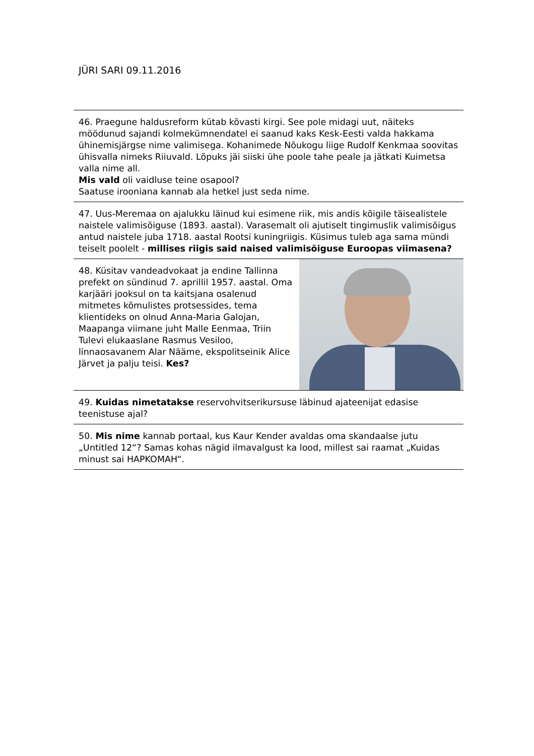JÜRI SARI 09.11.2016
46. Praegune haldusreform kütab kõvasti kirgi. See pole midagi uut, näiteks möödunud sajandi kolmekümnendatel ei saanud kaks Kesk-Eesti valda hakkama ühinemisjärgse nime valimisega. Kohanimede Nõukogu liige Rudolf Kenkmaa soovitas ühisvalla nimeks Riiuvald. Lõpuks jäi siiski ühe poole tahe peale ja jätkati Kuimetsa valla nime all.
Mis vald oli vaidluse teine osapool?
Saatuse irooniana kannab ala hetkel just seda nime.
47. Uus-Meremaa on ajalukku läinud kui esimene riik, mis andis kõigile täisealistele naistele valimisõiguse (1893. aastal). Varasemalt oli ajutiselt tingimuslik valimisõigus antud naistele juba 1718. aastal Rootsi kuningriigis. Küsimus tuleb aga sama mündi teiselt poolelt - millises riigis said naised valimisõiguse Euroopas viimasena?
48. Küsitav vandeadvokaat ja endine Tallinna prefekt on sündinud 7. aprillil 1957. aastal. Oma karjääri jooksul on ta kaitsjana osalenud mitmetes kõmulistes protsessides, tema klientideks on olnud Anna-Maria Galojan, Maapanga viimane juht Malle Eenmaa, Triin Tulevi elukaaslane Rasmus Vesiloo, linnaosavanem Alar Nääme, ekspolitseinik Alice Järvet ja palju teisi. Kes?
49. Kuidas nimetatakse reservohvitserikursuse läbinud ajateenijat edasise teenistuse ajal?
50. Mis nime kannab portaal, kus Kaur Kender avaldas oma skandaalse jutu „Untitled 12“? Samas kohas nägid ilmavalgust ka lood, millest sai raamat „Kuidas minust sai HAPKOMAH“.